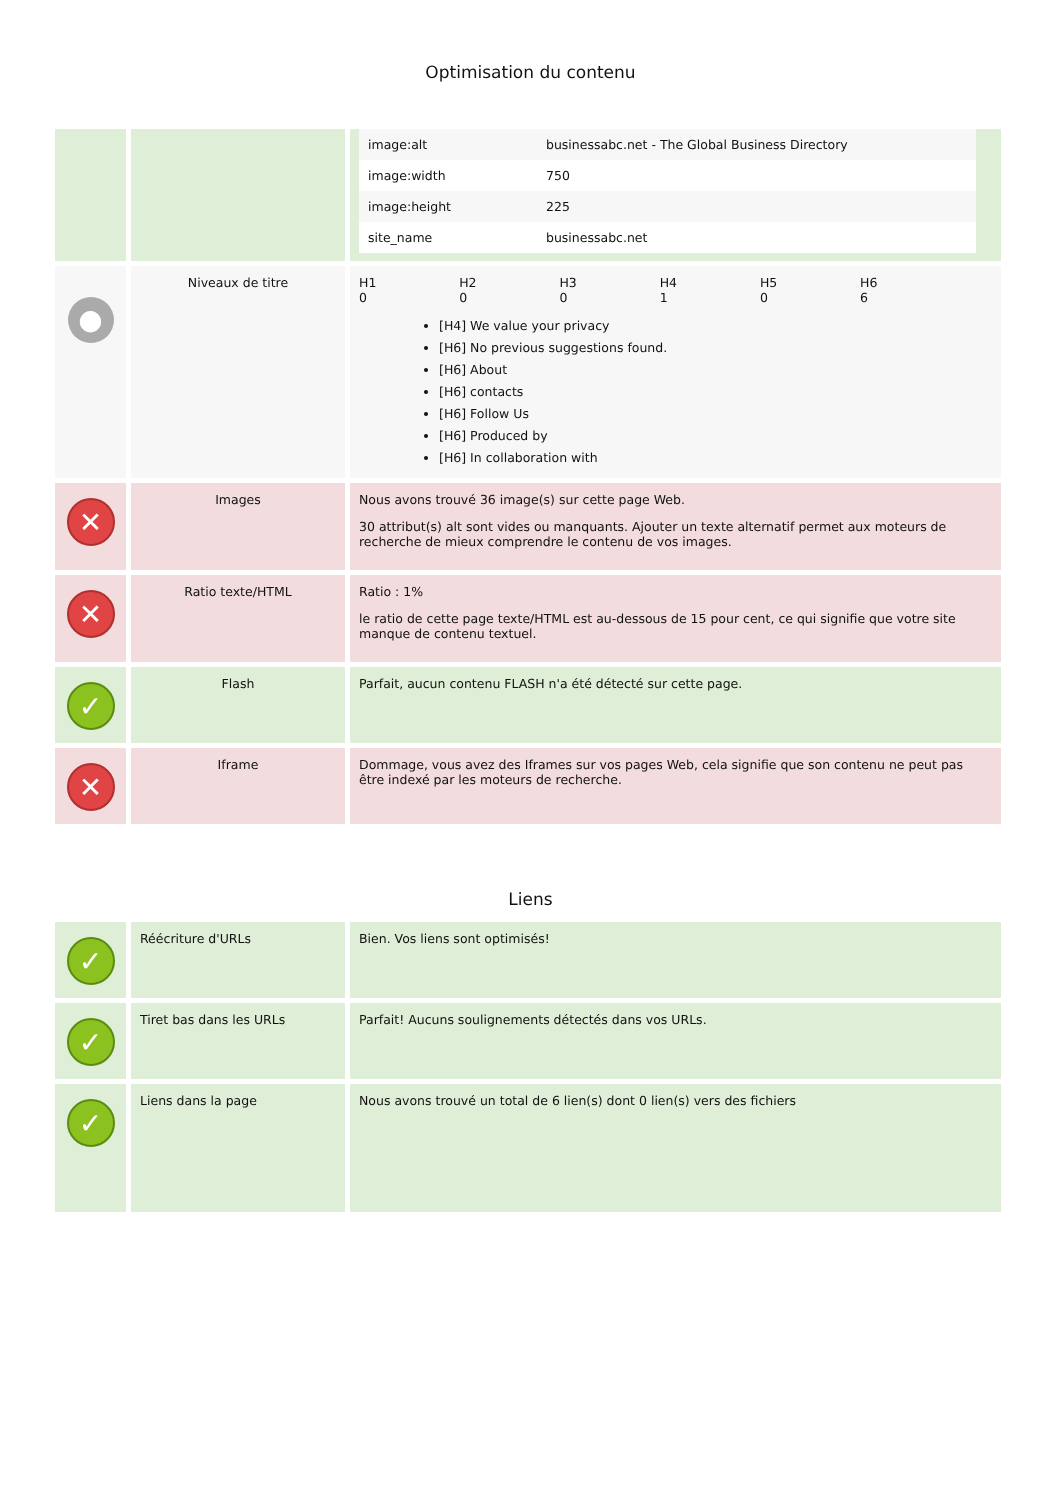Optimisation du contenu
| | | / image:alt / businessabc.net - The Global Business Directory / / image:width / 750 / / image:height / 225 / / site_name / businessabc.net / |
| ● | Niveaux de titre | / H1 0 / H2 0 / H3 0 / H4 1 / H5 0 / H6 6 / [H4] We value your privacy [H6] No previous suggestions found. [H6] About [H6] contacts [H6] Follow Us [H6] Produced by [H6] In collaboration with |
| ✕ | Images | Nous avons trouvé 36 image(s) sur cette page Web. 30 attribut(s) alt sont vides ou manquants. Ajouter un texte alternatif permet aux moteurs de recherche de mieux comprendre le contenu de vos images. |
| ✕ | Ratio texte/HTML | Ratio : 1% le ratio de cette page texte/HTML est au-dessous de 15 pour cent, ce qui signifie que votre site manque de contenu textuel. |
| ✓ | Flash | Parfait, aucun contenu FLASH n'a été détecté sur cette page. |
| ✕ | Iframe | Dommage, vous avez des Iframes sur vos pages Web, cela signifie que son contenu ne peut pas être indexé par les moteurs de recherche. |
Liens
| ✓ | Réécriture d'URLs | Bien. Vos liens sont optimisés! |
| ✓ | Tiret bas dans les URLs | Parfait! Aucuns soulignements détectés dans vos URLs. |
| ✓ | Liens dans la page | Nous avons trouvé un total de 6 lien(s) dont 0 lien(s) vers des fichiers |